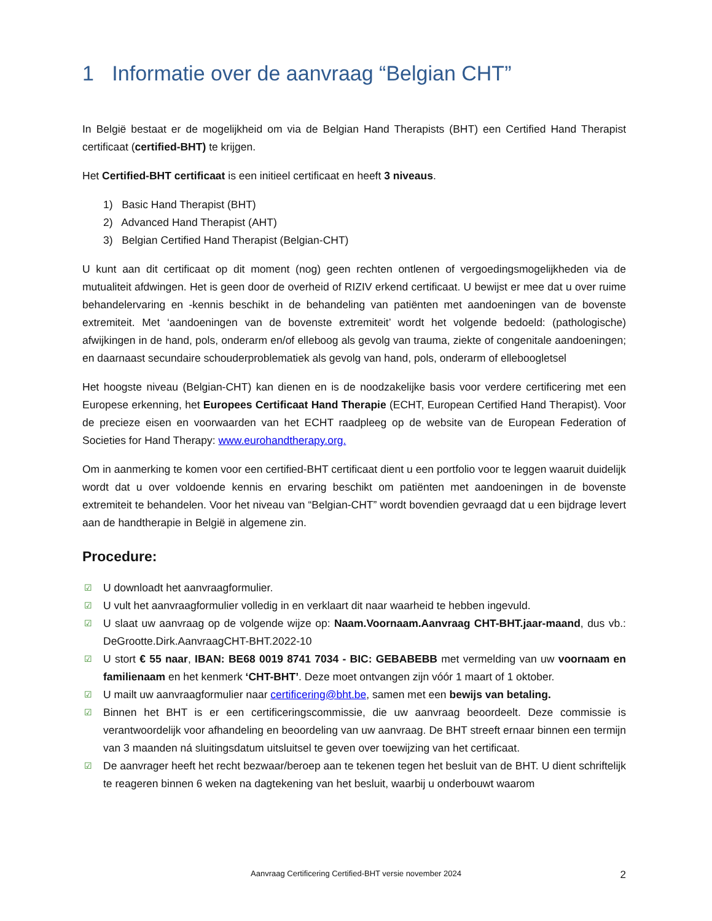1 Informatie over de aanvraag “Belgian CHT”
In België bestaat er de mogelijkheid om via de Belgian Hand Therapists (BHT) een Certified Hand Therapist certificaat (certified-BHT) te krijgen.
Het Certified-BHT certificaat is een initieel certificaat en heeft 3 niveaus.
1) Basic Hand Therapist (BHT)
2) Advanced Hand Therapist (AHT)
3) Belgian Certified Hand Therapist (Belgian-CHT)
U kunt aan dit certificaat op dit moment (nog) geen rechten ontlenen of vergoedingsmogelijkheden via de mutualiteit afdwingen. Het is geen door de overheid of RIZIV erkend certificaat. U bewijst er mee dat u over ruime behandelervaring en -kennis beschikt in de behandeling van patiënten met aandoeningen van de bovenste extremiteit. Met ‘aandoeningen van de bovenste extremiteit’ wordt het volgende bedoeld: (pathologische) afwijkingen in de hand, pols, onderarm en/of elleboog als gevolg van trauma, ziekte of congenitale aandoeningen; en daarnaast secundaire schouderproblematiek als gevolg van hand, pols, onderarm of elleboogletsel
Het hoogste niveau (Belgian-CHT) kan dienen en is de noodzakelijke basis voor verdere certificering met een Europese erkenning, het Europees Certificaat Hand Therapie (ECHT, European Certified Hand Therapist). Voor de precieze eisen en voorwaarden van het ECHT raadpleeg op de website van de European Federation of Societies for Hand Therapy: www.eurohandtherapy.org.
Om in aanmerking te komen voor een certified-BHT certificaat dient u een portfolio voor te leggen waaruit duidelijk wordt dat u over voldoende kennis en ervaring beschikt om patiënten met aandoeningen in de bovenste extremiteit te behandelen. Voor het niveau van “Belgian-CHT” wordt bovendien gevraagd dat u een bijdrage levert aan de handtherapie in België in algemene zin.
Procedure:
☑ U downloadt het aanvraagformulier.
☑ U vult het aanvraagformulier volledig in en verklaart dit naar waarheid te hebben ingevuld.
☑ U slaat uw aanvraag op de volgende wijze op: Naam.Voornaam.Aanvraag CHT-BHT.jaar-maand, dus vb.: DeGrootte.Dirk.AanvraagCHT-BHT.2022-10
☑ U stort € 55 naar, IBAN: BE68 0019 8741 7034 - BIC: GEBABEBB met vermelding van uw voornaam en familienaam en het kenmerk ‘CHT-BHT’. Deze moet ontvangen zijn vóór 1 maart of 1 oktober.
☑ U mailt uw aanvraagformulier naar certificering@bht.be, samen met een bewijs van betaling.
☑ Binnen het BHT is er een certificeringscommissie, die uw aanvraag beoordeelt. Deze commissie is verantwoordelijk voor afhandeling en beoordeling van uw aanvraag. De BHT streeft ernaar binnen een termijn van 3 maanden ná sluitingsdatum uitsluitsel te geven over toewijzing van het certificaat.
☑ De aanvrager heeft het recht bezwaar/beroep aan te tekenen tegen het besluit van de BHT. U dient schriftelijk te reageren binnen 6 weken na dagtekening van het besluit, waarbij u onderbouwt waarom
Aanvraag Certificering Certified-BHT versie november 2024 2